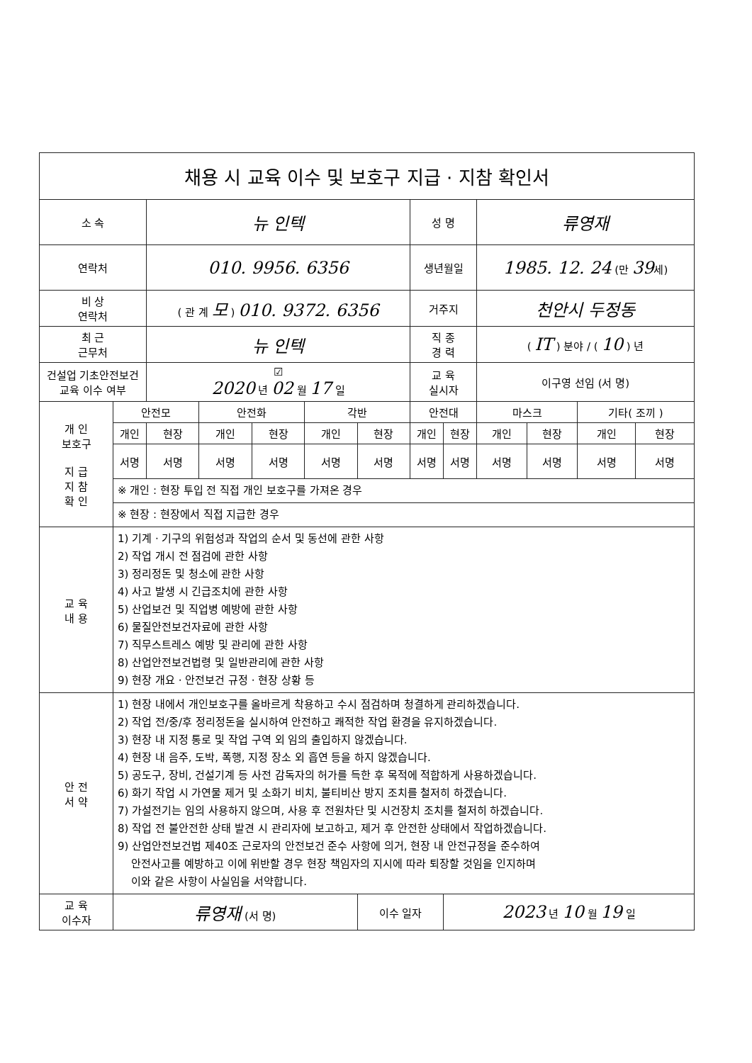| 채용 시 교육 이수 및 보호구 지급 · 지참 확인서 | | | | | | | | | | | | |
| 소 속 | | 뉴 인텍 | | | | | 성 명 | | 류영재 | | | |
| 연락처 | | 010. 9956. 6356 | | | | | 생년월일 | | 1985. 12. 24 (만 39 세) | | | |
| 비 상 연락처 | | ( 관 계 모 ) 010. 9372. 6356 | | | | | 거주지 | | 천안시 두정동 | | | |
| 최 근 근무처 | | 뉴 인텍 | | | | | 직 종 경 력 | | ( IT ) 분야 / ( 10 ) 년 | | | |
| 건설업 기초안전보건 교육 이수 여부 | | ☑ 2020 년 02 월 17 일 | | | | | 교 육 실시자 | | 이구영 선임 (서 명) | | | |
| 개 인 보호구 지 급 지 참 확 인 | 안전모 | | 안전화 | | 각반 | | 안전대 | | 마스크 | | 기타( 조끼 ) | |
| | 개인 | 현장 | 개인 | 현장 | 개인 | 현장 | 개인 | 현장 | 개인 | 현장 | 개인 | 현장 |
| | 서명 | 서명 | 서명 | 서명 | 서명 | 서명 | 서명 | 서명 | 서명 | 서명 | 서명 | 서명 |
| | ※ 개인 : 현장 투입 전 직접 개인 보호구를 가져온 경우 | | | | | | | | | | | |
| | ※ 현장 : 현장에서 직접 지급한 경우 | | | | | | | | | | | |
| 교 육 내 용 | 1) 기계 · 기구의 위험성과 작업의 순서 및 동선에 관한 사항 2) 작업 개시 전 점검에 관한 사항 3) 정리정돈 및 청소에 관한 사항 4) 사고 발생 시 긴급조치에 관한 사항 5) 산업보건 및 직업병 예방에 관한 사항 6) 물질안전보건자료에 관한 사항 7) 직무스트레스 예방 및 관리에 관한 사항 8) 산업안전보건법령 및 일반관리에 관한 사항 9) 현장 개요 · 안전보건 규정 · 현장 상황 등 | | | | | | | | | | | |
| 안 전 서 약 | 1) 현장 내에서 개인보호구를 올바르게 착용하고 수시 점검하며 청결하게 관리하겠습니다. 2) 작업 전/중/후 정리정돈을 실시하여 안전하고 쾌적한 작업 환경을 유지하겠습니다. 3) 현장 내 지정 통로 및 작업 구역 외 임의 출입하지 않겠습니다. 4) 현장 내 음주, 도박, 폭행, 지정 장소 외 흡연 등을 하지 않겠습니다. 5) 공도구, 장비, 건설기계 등 사전 감독자의 허가를 득한 후 목적에 적합하게 사용하겠습니다. 6) 화기 작업 시 가연물 제거 및 소화기 비치, 불티비산 방지 조치를 철저히 하겠습니다. 7) 가설전기는 임의 사용하지 않으며, 사용 후 전원차단 및 시건장치 조치를 철저히 하겠습니다. 8) 작업 전 불안전한 상태 발견 시 관리자에 보고하고, 제거 후 안전한 상태에서 작업하겠습니다. 9) 산업안전보건법 제40조 근로자의 안전보건 준수 사항에 의거, 현장 내 안전규정을 준수하여 안전사고를 예방하고 이에 위반할 경우 현장 책임자의 지시에 따라 퇴장할 것임을 인지하며 이와 같은 사항이 사실임을 서약합니다. | | | | | | | | | | | |
| 교 육 이수자 | 류영재 (서 명) | | | | | 이수 일자 | | 2023 년 10 월 19 일 | | | | |